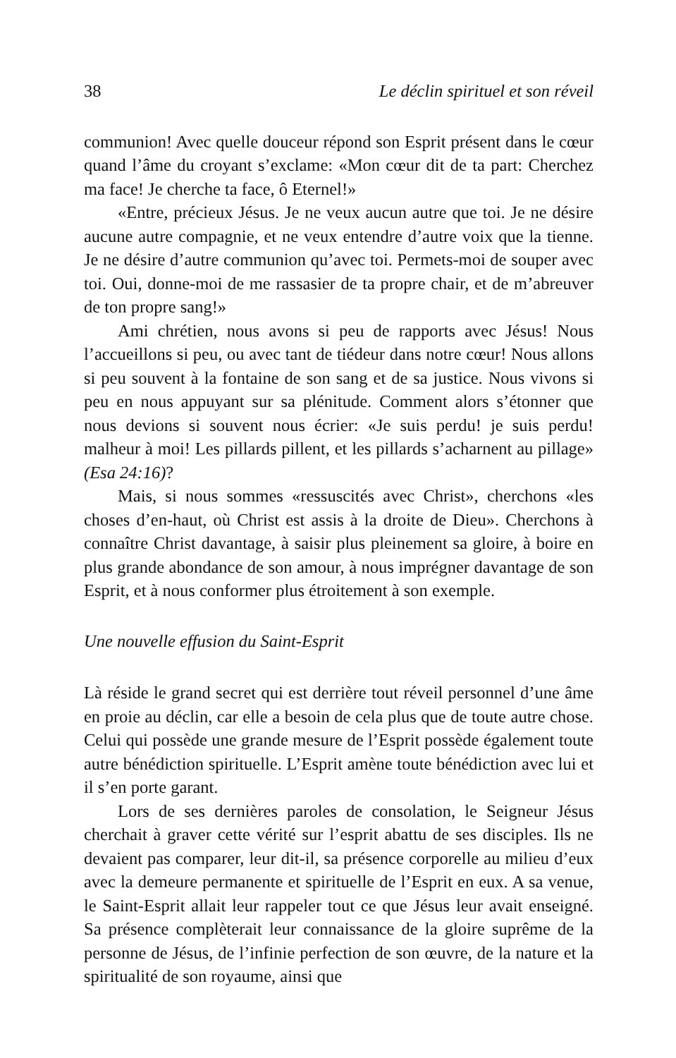38 Le déclin spirituel et son réveil
communion! Avec quelle douceur répond son Esprit présent dans le cœur quand l’âme du croyant s’exclame: «Mon cœur dit de ta part: Cherchez ma face! Je cherche ta face, ô Eternel!»
«Entre, précieux Jésus. Je ne veux aucun autre que toi. Je ne désire aucune autre compagnie, et ne veux entendre d’autre voix que la tienne. Je ne désire d’autre communion qu’avec toi. Permets-moi de souper avec toi. Oui, donne-moi de me rassasier de ta propre chair, et de m’abreuver de ton propre sang!»
Ami chrétien, nous avons si peu de rapports avec Jésus! Nous l’accueillons si peu, ou avec tant de tiédeur dans notre cœur! Nous allons si peu souvent à la fontaine de son sang et de sa justice. Nous vivons si peu en nous appuyant sur sa plénitude. Comment alors s’étonner que nous devions si souvent nous écrier: «Je suis perdu! je suis perdu! malheur à moi! Les pillards pillent, et les pillards s’acharnent au pillage» (Esa 24:16)?
Mais, si nous sommes «ressuscités avec Christ», cherchons «les choses d’en-haut, où Christ est assis à la droite de Dieu». Cherchons à connaître Christ davantage, à saisir plus pleinement sa gloire, à boire en plus grande abondance de son amour, à nous imprégner davantage de son Esprit, et à nous conformer plus étroitement à son exemple.
Une nouvelle effusion du Saint-Esprit
Là réside le grand secret qui est derrière tout réveil personnel d’une âme en proie au déclin, car elle a besoin de cela plus que de toute autre chose. Celui qui possède une grande mesure de l’Esprit possède également toute autre bénédiction spirituelle. L’Esprit amène toute bénédiction avec lui et il s’en porte garant.
Lors de ses dernières paroles de consolation, le Seigneur Jésus cherchait à graver cette vérité sur l’esprit abattu de ses disciples. Ils ne devaient pas comparer, leur dit-il, sa présence corporelle au milieu d’eux avec la demeure permanente et spirituelle de l’Esprit en eux. A sa venue, le Saint-Esprit allait leur rappeler tout ce que Jésus leur avait enseigné. Sa présence complèterait leur connaissance de la gloire suprême de la personne de Jésus, de l’infinie perfection de son œuvre, de la nature et la spiritualité de son royaume, ainsi que